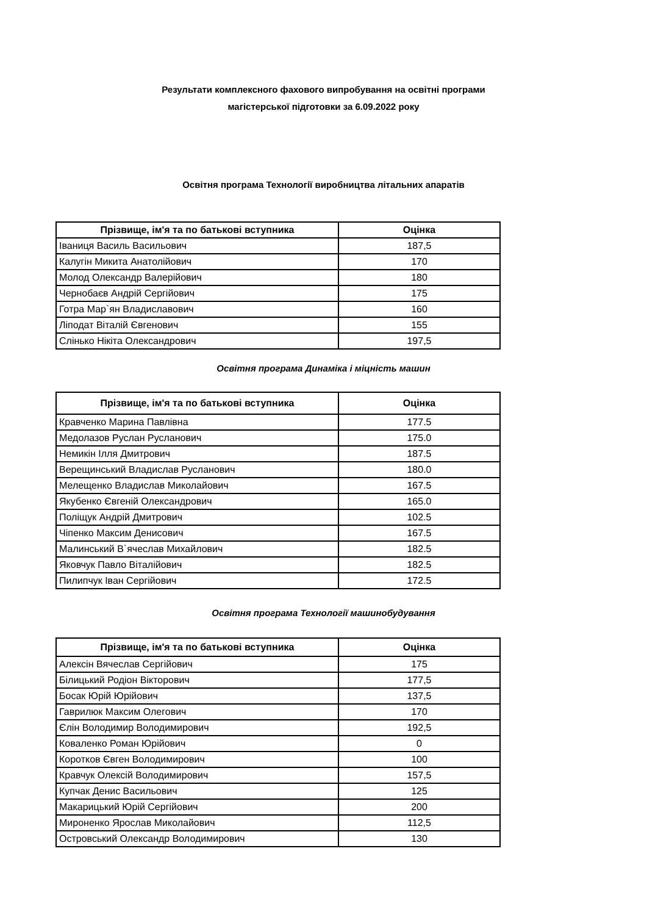Результати комплексного фахового випробування на освітні програми
магістерської підготовки за 6.09.2022 року
Освітня програма Технології виробництва літальних апаратів
| Прізвище, ім'я та по батькові вступника | Оцінка |
| --- | --- |
| Іваниця Василь Васильович | 187,5 |
| Калугін Микита Анатолійович | 170 |
| Молод Олександр Валерійович | 180 |
| Чернобаєв Андрій Сергійович | 175 |
| Готра Мар`ян Владиславович | 160 |
| Ліподат Віталій Євгенович | 155 |
| Слінько Нікіта Олександрович | 197,5 |
Освітня програма Динаміка і міцність машин
| Прізвище, ім'я та по батькові вступника | Оцінка |
| --- | --- |
| Кравченко Марина Павлівна | 177.5 |
| Медолазов Руслан Русланович | 175.0 |
| Немикін Ілля Дмитрович | 187.5 |
| Верещинський Владислав Русланович | 180.0 |
| Мелещенко Владислав Миколайович | 167.5 |
| Якубенко Євгеній Олександрович | 165.0 |
| Поліщук Андрій Дмитрович | 102.5 |
| Чіпенко Максим Денисович | 167.5 |
| Малинський В`ячеслав Михайлович | 182.5 |
| Яковчук Павло Віталійович | 182.5 |
| Пилипчук Іван Сергійович | 172.5 |
Освітня програма Технології машинобудування
| Прізвище, ім'я та по батькові вступника | Оцінка |
| --- | --- |
| Алексін Вячеслав Сергійович | 175 |
| Білицький Родіон Вікторович | 177,5 |
| Босак Юрій Юрійович | 137,5 |
| Гаврилюк Максим Олегович | 170 |
| Єлін Володимир Володимирович | 192,5 |
| Коваленко Роман Юрійович | 0 |
| Коротков Євген Володимирович | 100 |
| Кравчук Олексій Володимирович | 157,5 |
| Купчак Денис Васильович | 125 |
| Макарицький Юрій Сергійович | 200 |
| Мироненко Ярослав Миколайович | 112,5 |
| Островський Олександр Володимирович | 130 |